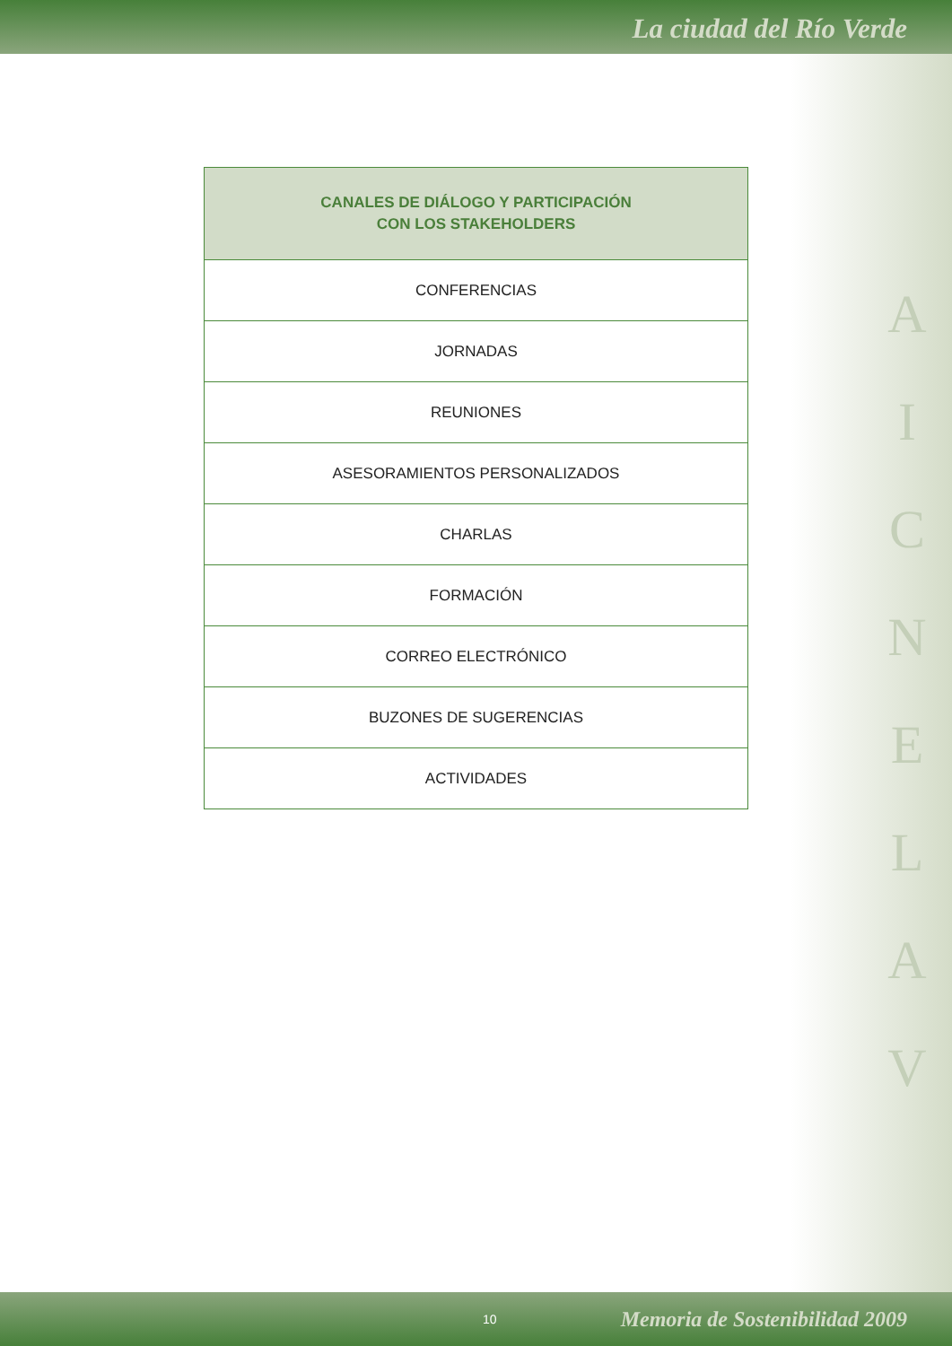La ciudad del Río Verde
| CANALES DE DIÁLOGO Y PARTICIPACIÓN CON LOS STAKEHOLDERS |
| --- |
| CONFERENCIAS |
| JORNADAS |
| REUNIONES |
| ASESORAMIENTOS PERSONALIZADOS |
| CHARLAS |
| FORMACIÓN |
| CORREO ELECTRÓNICO |
| BUZONES DE SUGERENCIAS |
| ACTIVIDADES |
A
I
C
N
E
L
A
V
10 Memoria de Sostenibilidad 2009